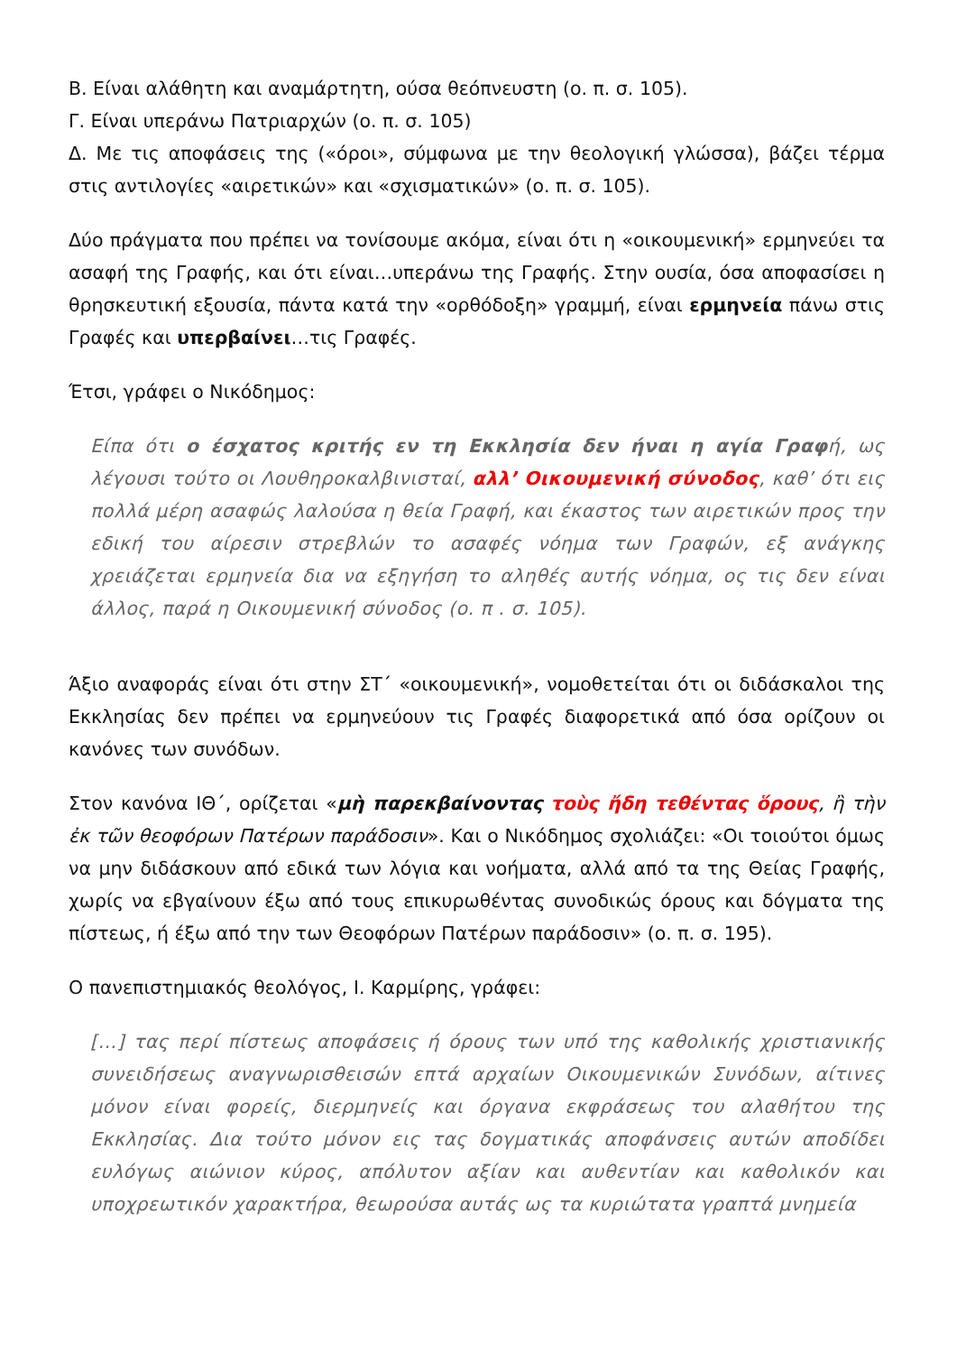Β. Είναι αλάθητη και αναμάρτητη, ούσα θεόπνευστη (ο. π. σ. 105).
Γ. Είναι υπεράνω Πατριαρχών (ο. π. σ. 105)
Δ. Με τις αποφάσεις της («όροι», σύμφωνα με την θεολογική γλώσσα), βάζει τέρμα στις αντιλογίες «αιρετικών» και «σχισματικών» (ο. π. σ. 105).
Δύο πράγματα που πρέπει να τονίσουμε ακόμα, είναι ότι η «οικουμενική» ερμηνεύει τα ασαφή της Γραφής, και ότι είναι…υπεράνω της Γραφής. Στην ουσία, όσα αποφασίσει η θρησκευτική εξουσία, πάντα κατά την «ορθόδοξη» γραμμή, είναι ερμηνεία πάνω στις Γραφές και υπερβαίνει…τις Γραφές.
Έτσι, γράφει ο Νικόδημος:
Είπα ότι ο έσχατος κριτής εν τη Εκκλησία δεν ήναι η αγία Γραφή, ως λέγουσι τούτο οι Λουθηροκαλβινισταί, αλλ’ Οικουμενική σύνοδος, καθ’ ότι εις πολλά μέρη ασαφώς λαλούσα η θεία Γραφή, και έκαστος των αιρετικών προς την εδική του αίρεσιν στρεβλών το ασαφές νόημα των Γραφών, εξ ανάγκης χρειάζεται ερμηνεία δια να εξηγήση το αληθές αυτής νόημα, ος τις δεν είναι άλλος, παρά η Οικουμενική σύνοδος (ο. π . σ. 105).
Άξιο αναφοράς είναι ότι στην ΣΤ΄ «οικουμενική», νομοθετείται ότι οι διδάσκαλοι της Εκκλησίας δεν πρέπει να ερμηνεύουν τις Γραφές διαφορετικά από όσα ορίζουν οι κανόνες των συνόδων.
Στον κανόνα ΙΘ΄, ορίζεται «μὴ παρεκβαίνοντας τοὺς ἤδη τεθέντας ὅρους, ἢ τὴν ἐκ τῶν θεοφόρων Πατέρων παράδοσιν». Και ο Νικόδημος σχολιάζει: «Οι τοιούτοι όμως να μην διδάσκουν από εδικά των λόγια και νοήματα, αλλά από τα της Θείας Γραφής, χωρίς να εβγαίνουν έξω από τους επικυρωθέντας συνοδικώς όρους και δόγματα της πίστεως, ή έξω από την των Θεοφόρων Πατέρων παράδοσιν» (ο. π. σ. 195).
Ο πανεπιστημιακός θεολόγος, Ι. Καρμίρης, γράφει:
[…] τας περί πίστεως αποφάσεις ή όρους των υπό της καθολικής χριστιανικής συνειδήσεως αναγνωρισθεισών επτά αρχαίων Οικουμενικών Συνόδων, αίτινες μόνον είναι φορείς, διερμηνείς και όργανα εκφράσεως του αλαθήτου της Εκκλησίας. Δια τούτο μόνον εις τας δογματικάς αποφάνσεις αυτών αποδίδει ευλόγως αιώνιον κύρος, απόλυτον αξίαν και αυθεντίαν και καθολικόν και υποχρεωτικόν χαρακτήρα, θεωρούσα αυτάς ως τα κυριώτατα γραπτά μνημεία